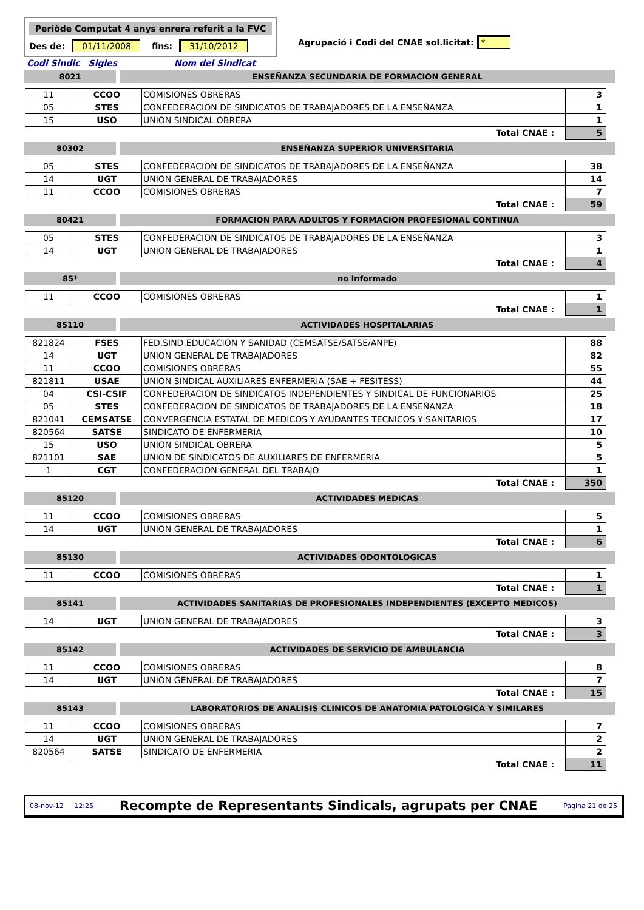Periòde Computat 4 anys enrera referit a la FVC
Des de: 01/11/2008 fins: 31/10/2012
Agrupació i Codi del CNAE sol.licitat: *
Codi Sindic Sigles Nom del Sindicat
8021 ENSEÑANZA SECUNDARIA DE FORMACION GENERAL
| 11 | CCOO | COMISIONES OBRERAS | 3 |
| 05 | STES | CONFEDERACION DE SINDICATOS DE TRABAJADORES DE LA ENSEÑANZA | 1 |
| 15 | USO | UNION SINDICAL OBRERA | 1 |
| Total CNAE : | | | 5 |
80302 ENSEÑANZA SUPERIOR UNIVERSITARIA
| 05 | STES | CONFEDERACION DE SINDICATOS DE TRABAJADORES DE LA ENSEÑANZA | 38 |
| 14 | UGT | UNION GENERAL DE TRABAJADORES | 14 |
| 11 | CCOO | COMISIONES OBRERAS | 7 |
| Total CNAE : | | | 59 |
80421 FORMACION PARA ADULTOS Y FORMACION PROFESIONAL CONTINUA
| 05 | STES | CONFEDERACION DE SINDICATOS DE TRABAJADORES DE LA ENSEÑANZA | 3 |
| 14 | UGT | UNION GENERAL DE TRABAJADORES | 1 |
| Total CNAE : | | | 4 |
85* no informado
| 11 | CCOO | COMISIONES OBRERAS | 1 |
| Total CNAE : | | | 1 |
85110 ACTIVIDADES HOSPITALARIAS
| 821824 | FSES | FED.SIND.EDUCACION Y SANIDAD (CEMSATSE/SATSE/ANPE) | 88 |
| 14 | UGT | UNION GENERAL DE TRABAJADORES | 82 |
| 11 | CCOO | COMISIONES OBRERAS | 55 |
| 821811 | USAE | UNION SINDICAL AUXILIARES ENFERMERIA (SAE + FESITESS) | 44 |
| 04 | CSI-CSIF | CONFEDERACION DE SINDICATOS INDEPENDIENTES Y SINDICAL DE FUNCIONARIOS | 25 |
| 05 | STES | CONFEDERACION DE SINDICATOS DE TRABAJADORES DE LA ENSEÑANZA | 18 |
| 821041 | CEMSATSE | CONVERGENCIA ESTATAL DE MEDICOS Y AYUDANTES TECNICOS Y SANITARIOS | 17 |
| 820564 | SATSE | SINDICATO DE ENFERMERIA | 10 |
| 15 | USO | UNION SINDICAL OBRERA | 5 |
| 821101 | SAE | UNION DE SINDICATOS DE AUXILIARES DE ENFERMERIA | 5 |
| 1 | CGT | CONFEDERACION GENERAL DEL TRABAJO | 1 |
| Total CNAE : | | | 350 |
85120 ACTIVIDADES MEDICAS
| 11 | CCOO | COMISIONES OBRERAS | 5 |
| 14 | UGT | UNION GENERAL DE TRABAJADORES | 1 |
| Total CNAE : | | | 6 |
85130 ACTIVIDADES ODONTOLOGICAS
| 11 | CCOO | COMISIONES OBRERAS | 1 |
| Total CNAE : | | | 1 |
85141 ACTIVIDADES SANITARIAS DE PROFESIONALES INDEPENDIENTES (EXCEPTO MEDICOS)
| 14 | UGT | UNION GENERAL DE TRABAJADORES | 3 |
| Total CNAE : | | | 3 |
85142 ACTIVIDADES DE SERVICIO DE AMBULANCIA
| 11 | CCOO | COMISIONES OBRERAS | 8 |
| 14 | UGT | UNION GENERAL DE TRABAJADORES | 7 |
| Total CNAE : | | | 15 |
85143 LABORATORIOS DE ANALISIS CLINICOS DE ANATOMIA PATOLOGICA Y SIMILARES
| 11 | CCOO | COMISIONES OBRERAS | 7 |
| 14 | UGT | UNION GENERAL DE TRABAJADORES | 2 |
| 820564 | SATSE | SINDICATO DE ENFERMERIA | 2 |
| Total CNAE : | | | 11 |
08-nov-12 12:25 Recompte de Representants Sindicals, agrupats per CNAE Página 21 de 25